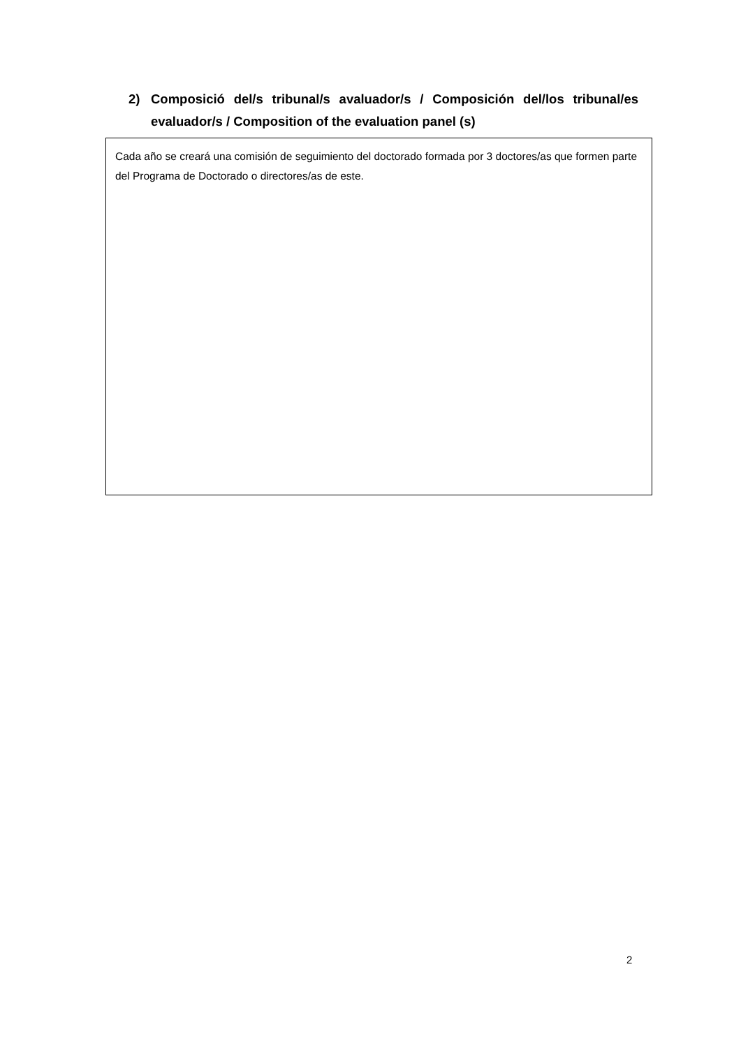2) Composició del/s tribunal/s avaluador/s / Composición del/los tribunal/es evaluador/s / Composition of the evaluation panel (s)
Cada año se creará una comisión de seguimiento del doctorado formada por 3 doctores/as que formen parte del Programa de Doctorado o directores/as de este.
2